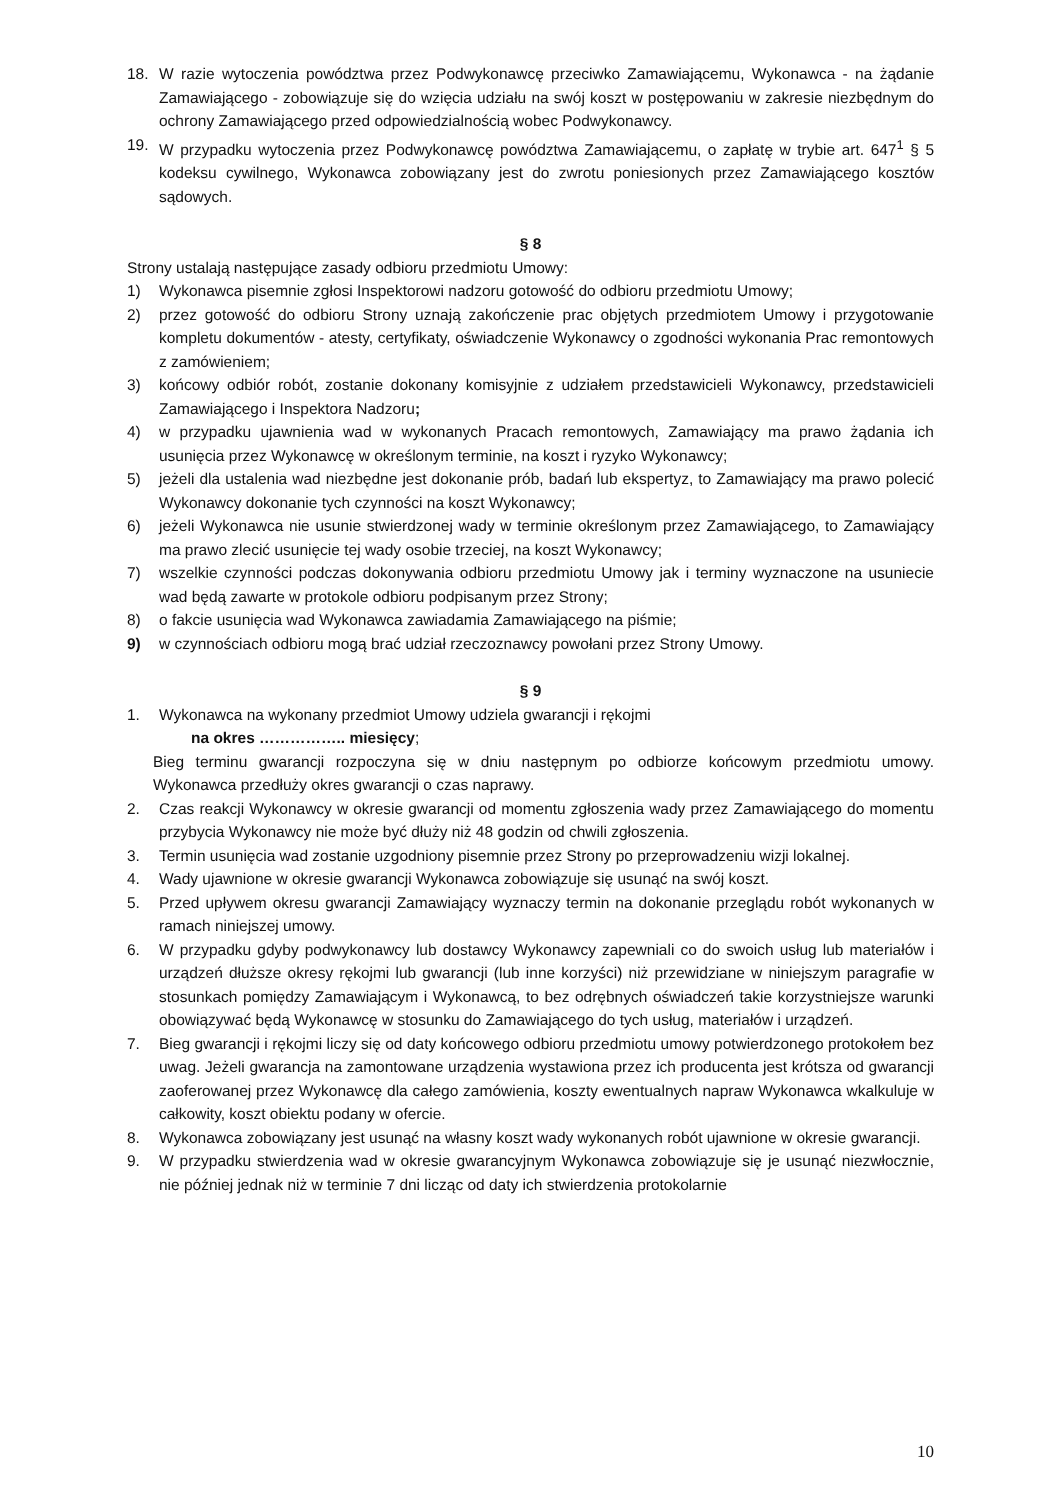18. W razie wytoczenia powództwa przez Podwykonawcę przeciwko Zamawiającemu, Wykonawca - na żądanie Zamawiającego - zobowiązuje się do wzięcia udziału na swój koszt w postępowaniu w zakresie niezbędnym do ochrony Zamawiającego przed odpowiedzialnością wobec Podwykonawcy.
19. W przypadku wytoczenia przez Podwykonawcę powództwa Zamawiającemu, o zapłatę w trybie art. 647<sup>1</sup> § 5 kodeksu cywilnego, Wykonawca zobowiązany jest do zwrotu poniesionych przez Zamawiającego kosztów sądowych.
§ 8
Strony ustalają następujące zasady odbioru przedmiotu Umowy:
1) Wykonawca pisemnie zgłosi Inspektorowi nadzoru gotowość do odbioru przedmiotu Umowy;
2) przez gotowość do odbioru Strony uznają zakończenie prac objętych przedmiotem Umowy i przygotowanie kompletu dokumentów - atesty, certyfikaty, oświadczenie Wykonawcy o zgodności wykonania Prac remontowych z zamówieniem;
3) końcowy odbiór robót, zostanie dokonany komisyjnie z udziałem przedstawicieli Wykonawcy, przedstawicieli Zamawiającego i Inspektora Nadzoru;
4) w przypadku ujawnienia wad w wykonanych Pracach remontowych, Zamawiający ma prawo żądania ich usunięcia przez Wykonawcę w określonym terminie, na koszt i ryzyko Wykonawcy;
5) jeżeli dla ustalenia wad niezbędne jest dokonanie prób, badań lub ekspertyz, to Zamawiający ma prawo polecić Wykonawcy dokonanie tych czynności na koszt Wykonawcy;
6) jeżeli Wykonawca nie usunie stwierdzonej wady w terminie określonym przez Zamawiającego, to Zamawiający ma prawo zlecić usunięcie tej wady osobie trzeciej, na koszt Wykonawcy;
7) wszelkie czynności podczas dokonywania odbioru przedmiotu Umowy jak i terminy wyznaczone na usuniecie wad będą zawarte w protokole odbioru podpisanym przez Strony;
8) o fakcie usunięcia wad Wykonawca zawiadamia Zamawiającego na piśmie;
9) w czynnościach odbioru mogą brać udział rzeczoznawcy powołani przez Strony Umowy.
§ 9
1. Wykonawca na wykonany przedmiot Umowy udziela gwarancji i rękojmi
na okres …………….. miesięcy;
Bieg terminu gwarancji rozpoczyna się w dniu następnym po odbiorze końcowym przedmiotu umowy. Wykonawca przedłuży okres gwarancji o czas naprawy.
2. Czas reakcji Wykonawcy w okresie gwarancji od momentu zgłoszenia wady przez Zamawiającego do momentu przybycia Wykonawcy nie może być dłuży niż 48 godzin od chwili zgłoszenia.
3. Termin usunięcia wad zostanie uzgodniony pisemnie przez Strony po przeprowadzeniu wizji lokalnej.
4. Wady ujawnione w okresie gwarancji Wykonawca zobowiązuje się usunąć na swój koszt.
5. Przed upływem okresu gwarancji Zamawiający wyznaczy termin na dokonanie przeglądu robót wykonanych w ramach niniejszej umowy.
6. W przypadku gdyby podwykonawcy lub dostawcy Wykonawcy zapewniali co do swoich usług lub materiałów i urządzeń dłuższe okresy rękojmi lub gwarancji (lub inne korzyści) niż przewidziane w niniejszym paragrafie w stosunkach pomiędzy Zamawiającym i Wykonawcą, to bez odrębnych oświadczeń takie korzystniejsze warunki obowiązywać będą Wykonawcę w stosunku do Zamawiającego do tych usług, materiałów i urządzeń.
7. Bieg gwarancji i rękojmi liczy się od daty końcowego odbioru przedmiotu umowy potwierdzonego protokołem bez uwag. Jeżeli gwarancja na zamontowane urządzenia wystawiona przez ich producenta jest krótsza od gwarancji zaoferowanej przez Wykonawcę dla całego zamówienia, koszty ewentualnych napraw Wykonawca wkalkuluje w całkowity, koszt obiektu podany w ofercie.
8. Wykonawca zobowiązany jest usunąć na własny koszt wady wykonanych robót ujawnione w okresie gwarancji.
9. W przypadku stwierdzenia wad w okresie gwarancyjnym Wykonawca zobowiązuje się je usunąć niezwłocznie, nie później jednak niż w terminie 7 dni licząc od daty ich stwierdzenia protokolarnie
10